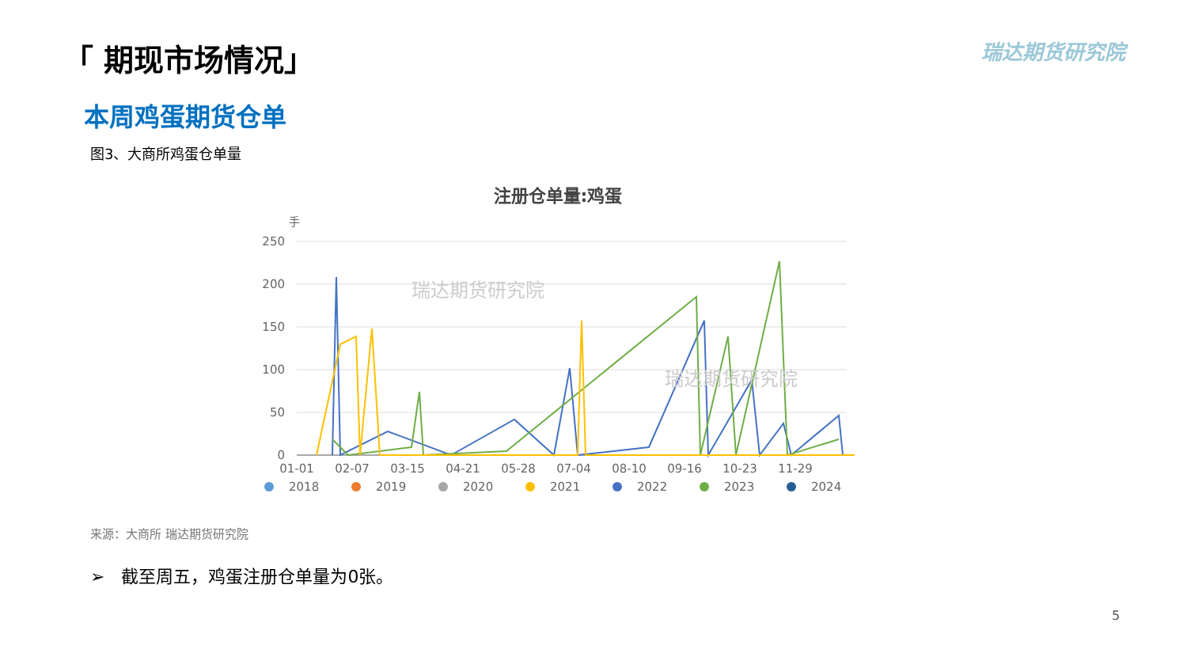「 期现市场情况」 瑞达期货研究院
本周鸡蛋期货仓单
图3、大商所鸡蛋仓单量
注册仓单量:鸡蛋
手
250
200
150
100
50
0
瑞达期货研究院
瑞达期货研究院
01-01
02-07
03-15
04-21
05-28
07-04
08-10
09-16
10-23
11-29
2018
2019
2020
2021
2022
2023
2024
来源：大商所 瑞达期货研究院
➢ 截至周五，鸡蛋注册仓单量为0张。
5